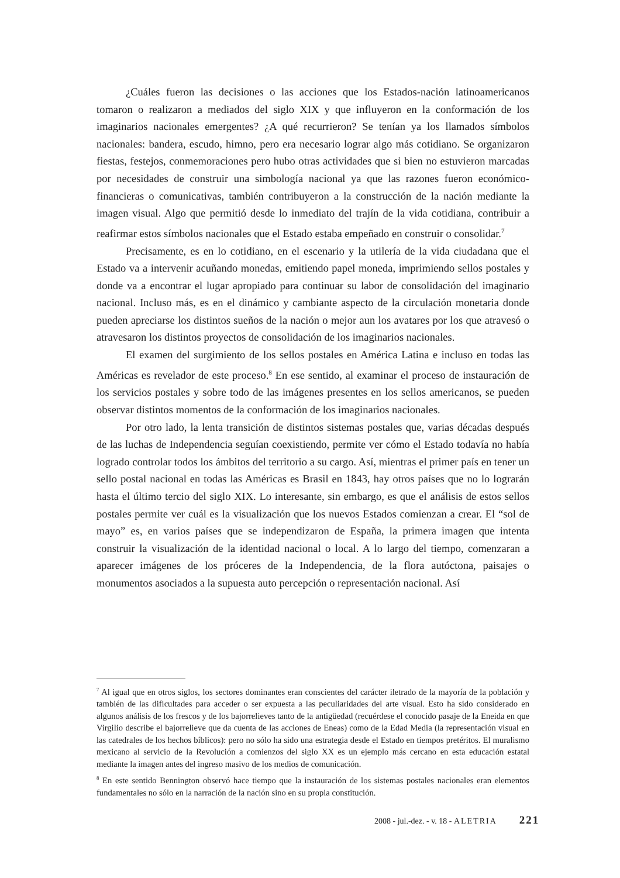¿Cuáles fueron las decisiones o las acciones que los Estados-nación latinoamericanos tomaron o realizaron a mediados del siglo XIX y que influyeron en la conformación de los imaginarios nacionales emergentes? ¿A qué recurrieron? Se tenían ya los llamados símbolos nacionales: bandera, escudo, himno, pero era necesario lograr algo más cotidiano. Se organizaron fiestas, festejos, conmemoraciones pero hubo otras actividades que si bien no estuvieron marcadas por necesidades de construir una simbología nacional ya que las razones fueron económico-financieras o comunicativas, también contribuyeron a la construcción de la nación mediante la imagen visual. Algo que permitió desde lo inmediato del trajín de la vida cotidiana, contribuir a reafirmar estos símbolos nacionales que el Estado estaba empeñado en construir o consolidar.<sup>7</sup>
Precisamente, es en lo cotidiano, en el escenario y la utilería de la vida ciudadana que el Estado va a intervenir acuñando monedas, emitiendo papel moneda, imprimiendo sellos postales y donde va a encontrar el lugar apropiado para continuar su labor de consolidación del imaginario nacional. Incluso más, es en el dinámico y cambiante aspecto de la circulación monetaria donde pueden apreciarse los distintos sueños de la nación o mejor aun los avatares por los que atravesó o atravesaron los distintos proyectos de consolidación de los imaginarios nacionales.
El examen del surgimiento de los sellos postales en América Latina e incluso en todas las Américas es revelador de este proceso.<sup>8</sup> En ese sentido, al examinar el proceso de instauración de los servicios postales y sobre todo de las imágenes presentes en los sellos americanos, se pueden observar distintos momentos de la conformación de los imaginarios nacionales.
Por otro lado, la lenta transición de distintos sistemas postales que, varias décadas después de las luchas de Independencia seguían coexistiendo, permite ver cómo el Estado todavía no había logrado controlar todos los ámbitos del territorio a su cargo. Así, mientras el primer país en tener un sello postal nacional en todas las Américas es Brasil en 1843, hay otros países que no lo lograrán hasta el último tercio del siglo XIX. Lo interesante, sin embargo, es que el análisis de estos sellos postales permite ver cuál es la visualización que los nuevos Estados comienzan a crear. El “sol de mayo” es, en varios países que se independizaron de España, la primera imagen que intenta construir la visualización de la identidad nacional o local. A lo largo del tiempo, comenzaran a aparecer imágenes de los próceres de la Independencia, de la flora autóctona, paisajes o monumentos asociados a la supuesta auto percepción o representación nacional. Así
<sup>7</sup> Al igual que en otros siglos, los sectores dominantes eran conscientes del carácter iletrado de la mayoría de la población y también de las dificultades para acceder o ser expuesta a las peculiaridades del arte visual. Esto ha sido considerado en algunos análisis de los frescos y de los bajorrelieves tanto de la antigüedad (recuérdese el conocido pasaje de la Eneida en que Virgilio describe el bajorrelieve que da cuenta de las acciones de Eneas) como de la Edad Media (la representación visual en las catedrales de los hechos bíblicos): pero no sólo ha sido una estrategia desde el Estado en tiempos pretéritos. El muralismo mexicano al servicio de la Revolución a comienzos del siglo XX es un ejemplo más cercano en esta educación estatal mediante la imagen antes del ingreso masivo de los medios de comunicación.
<sup>8</sup> En este sentido Bennington observó hace tiempo que la instauración de los sistemas postales nacionales eran elementos fundamentales no sólo en la narración de la nación sino en su propia constitución.
2008 - jul.-dez. - v. 18 - ALETRIA 221